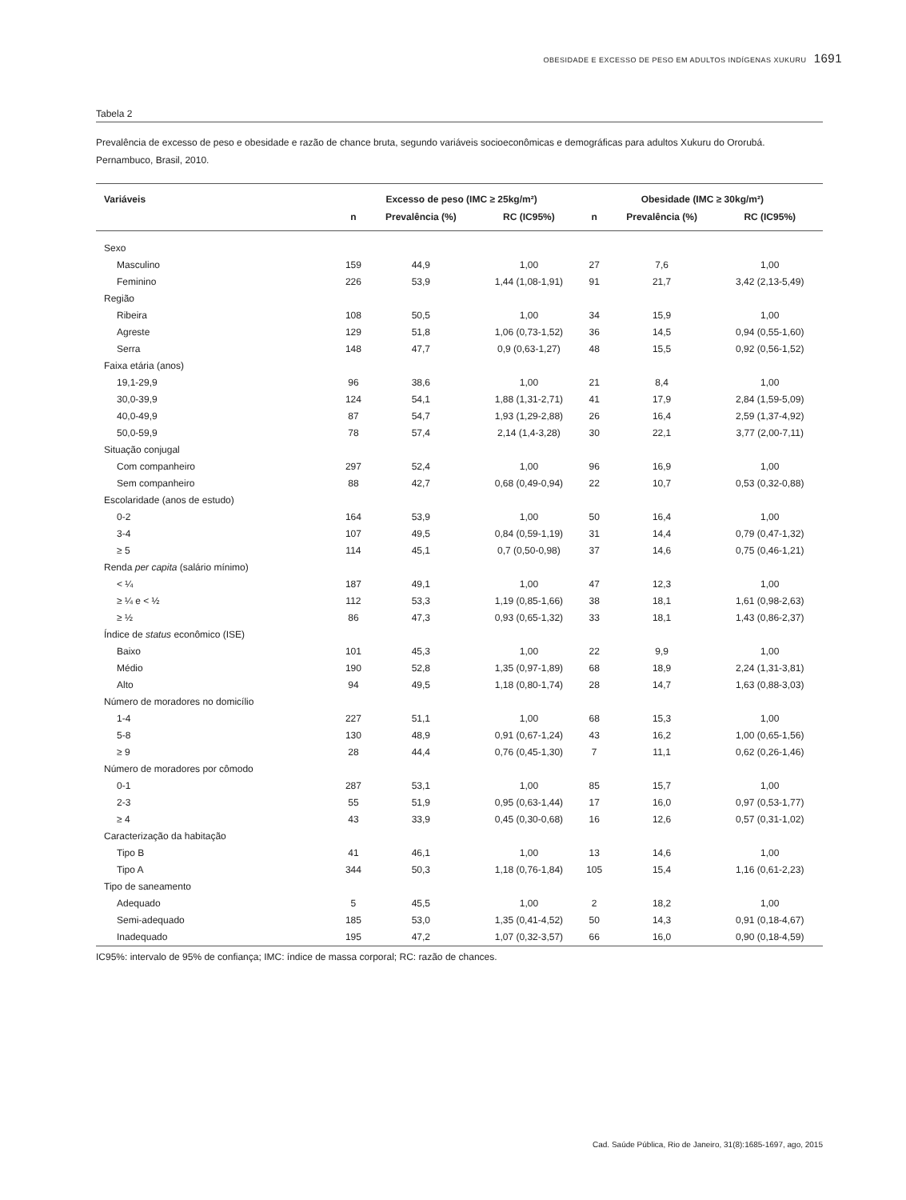OBESIDADE E EXCESSO DE PESO EM ADULTOS INDÍGENAS XUKURU 1691
Tabela 2
Prevalência de excesso de peso e obesidade e razão de chance bruta, segundo variáveis socioeconômicas e demográficas para adultos Xukuru do Ororubá. Pernambuco, Brasil, 2010.
| Variáveis | Excesso de peso (IMC ≥ 25kg/m²) | | | Obesidade (IMC ≥ 30kg/m²) | | |
| --- | --- | --- | --- | --- | --- | --- |
| | n | Prevalência (%) | RC (IC95%) | n | Prevalência (%) | RC (IC95%) |
| Sexo | | | | | | |
| Masculino | 159 | 44,9 | 1,00 | 27 | 7,6 | 1,00 |
| Feminino | 226 | 53,9 | 1,44 (1,08-1,91) | 91 | 21,7 | 3,42 (2,13-5,49) |
| Região | | | | | | |
| Ribeira | 108 | 50,5 | 1,00 | 34 | 15,9 | 1,00 |
| Agreste | 129 | 51,8 | 1,06 (0,73-1,52) | 36 | 14,5 | 0,94 (0,55-1,60) |
| Serra | 148 | 47,7 | 0,9 (0,63-1,27) | 48 | 15,5 | 0,92 (0,56-1,52) |
| Faixa etária (anos) | | | | | | |
| 19,1-29,9 | 96 | 38,6 | 1,00 | 21 | 8,4 | 1,00 |
| 30,0-39,9 | 124 | 54,1 | 1,88 (1,31-2,71) | 41 | 17,9 | 2,84 (1,59-5,09) |
| 40,0-49,9 | 87 | 54,7 | 1,93 (1,29-2,88) | 26 | 16,4 | 2,59 (1,37-4,92) |
| 50,0-59,9 | 78 | 57,4 | 2,14 (1,4-3,28) | 30 | 22,1 | 3,77 (2,00-7,11) |
| Situação conjugal | | | | | | |
| Com companheiro | 297 | 52,4 | 1,00 | 96 | 16,9 | 1,00 |
| Sem companheiro | 88 | 42,7 | 0,68 (0,49-0,94) | 22 | 10,7 | 0,53 (0,32-0,88) |
| Escolaridade (anos de estudo) | | | | | | |
| 0-2 | 164 | 53,9 | 1,00 | 50 | 16,4 | 1,00 |
| 3-4 | 107 | 49,5 | 0,84 (0,59-1,19) | 31 | 14,4 | 0,79 (0,47-1,32) |
| ≥ 5 | 114 | 45,1 | 0,7 (0,50-0,98) | 37 | 14,6 | 0,75 (0,46-1,21) |
| Renda per capita (salário mínimo) | | | | | | |
| < ¼ | 187 | 49,1 | 1,00 | 47 | 12,3 | 1,00 |
| ≥ ¼ e < ½ | 112 | 53,3 | 1,19 (0,85-1,66) | 38 | 18,1 | 1,61 (0,98-2,63) |
| ≥ ½ | 86 | 47,3 | 0,93 (0,65-1,32) | 33 | 18,1 | 1,43 (0,86-2,37) |
| Índice de status econômico (ISE) | | | | | | |
| Baixo | 101 | 45,3 | 1,00 | 22 | 9,9 | 1,00 |
| Médio | 190 | 52,8 | 1,35 (0,97-1,89) | 68 | 18,9 | 2,24 (1,31-3,81) |
| Alto | 94 | 49,5 | 1,18 (0,80-1,74) | 28 | 14,7 | 1,63 (0,88-3,03) |
| Número de moradores no domicílio | | | | | | |
| 1-4 | 227 | 51,1 | 1,00 | 68 | 15,3 | 1,00 |
| 5-8 | 130 | 48,9 | 0,91 (0,67-1,24) | 43 | 16,2 | 1,00 (0,65-1,56) |
| ≥ 9 | 28 | 44,4 | 0,76 (0,45-1,30) | 7 | 11,1 | 0,62 (0,26-1,46) |
| Número de moradores por cômodo | | | | | | |
| 0-1 | 287 | 53,1 | 1,00 | 85 | 15,7 | 1,00 |
| 2-3 | 55 | 51,9 | 0,95 (0,63-1,44) | 17 | 16,0 | 0,97 (0,53-1,77) |
| ≥ 4 | 43 | 33,9 | 0,45 (0,30-0,68) | 16 | 12,6 | 0,57 (0,31-1,02) |
| Caracterização da habitação | | | | | | |
| Tipo B | 41 | 46,1 | 1,00 | 13 | 14,6 | 1,00 |
| Tipo A | 344 | 50,3 | 1,18 (0,76-1,84) | 105 | 15,4 | 1,16 (0,61-2,23) |
| Tipo de saneamento | | | | | | |
| Adequado | 5 | 45,5 | 1,00 | 2 | 18,2 | 1,00 |
| Semi-adequado | 185 | 53,0 | 1,35 (0,41-4,52) | 50 | 14,3 | 0,91 (0,18-4,67) |
| Inadequado | 195 | 47,2 | 1,07 (0,32-3,57) | 66 | 16,0 | 0,90 (0,18-4,59) |
IC95%: intervalo de 95% de confiança; IMC: índice de massa corporal; RC: razão de chances.
Cad. Saúde Pública, Rio de Janeiro, 31(8):1685-1697, ago, 2015